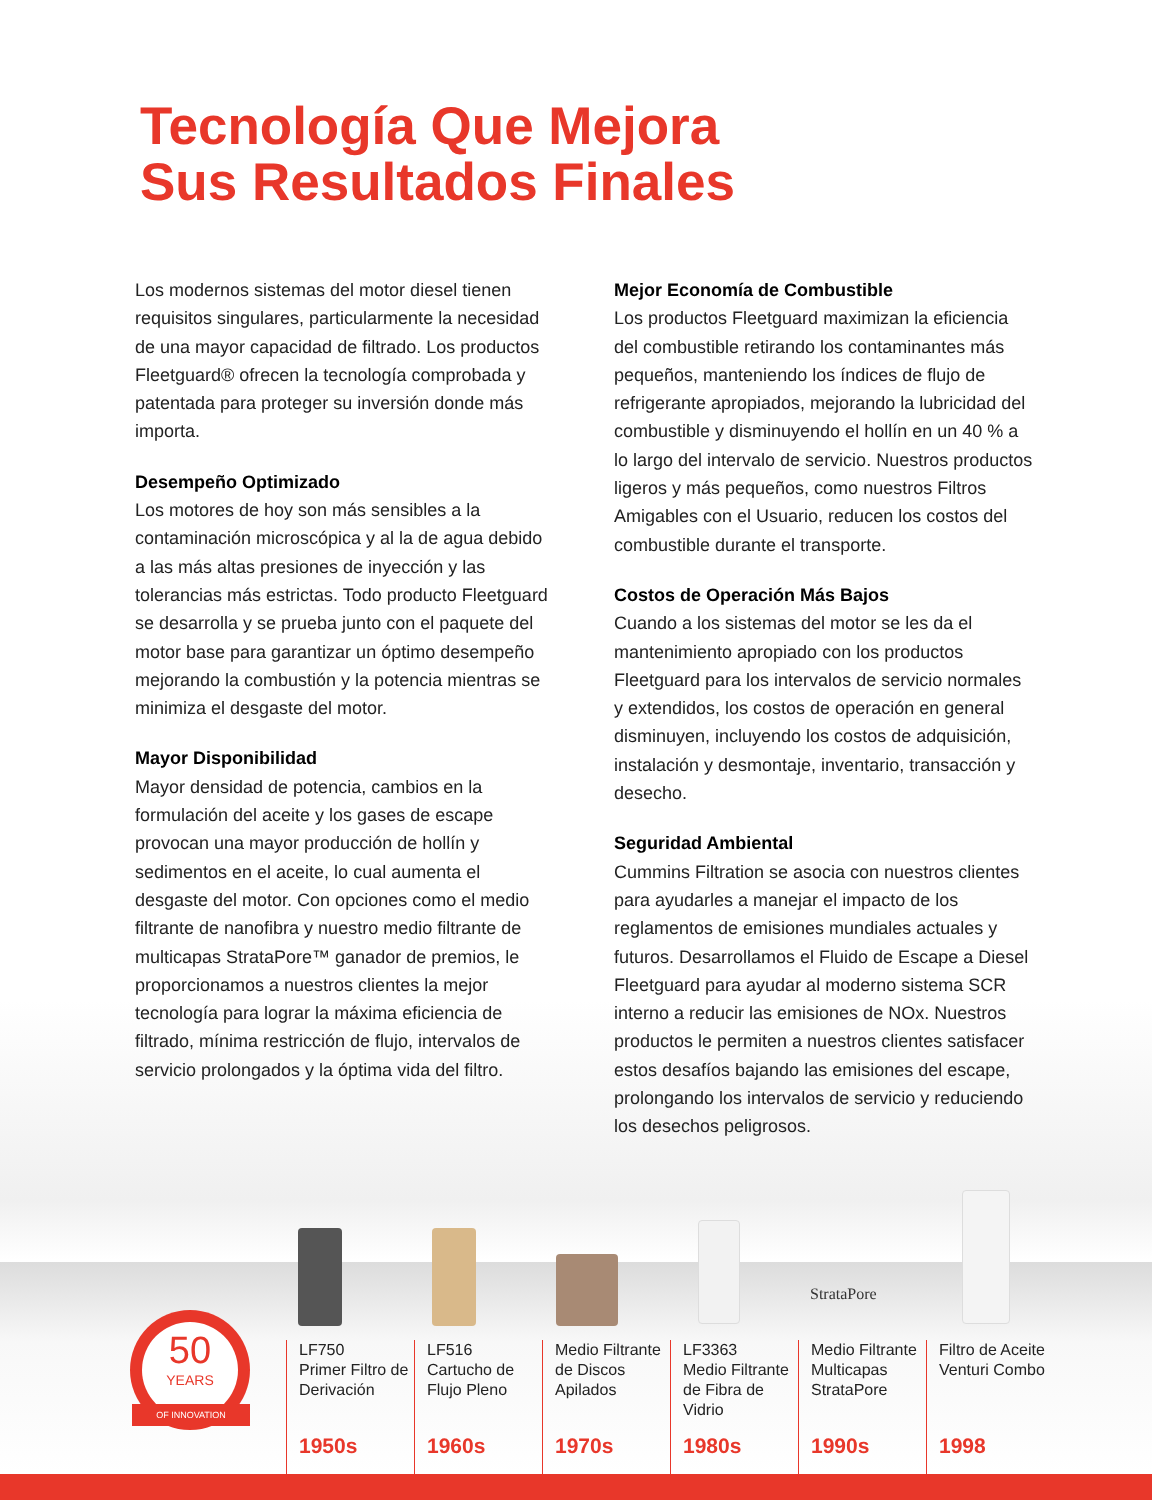Tecnología Que Mejora
Sus Resultados Finales
Los modernos sistemas del motor diesel tienen requisitos singulares, particularmente la necesidad de una mayor capacidad de filtrado. Los productos Fleetguard® ofrecen la tecnología comprobada y patentada para proteger su inversión donde más importa.
Desempeño Optimizado
Los motores de hoy son más sensibles a la contaminación microscópica y al la de agua debido a las más altas presiones de inyección y las tolerancias más estrictas. Todo producto Fleetguard se desarrolla y se prueba junto con el paquete del motor base para garantizar un óptimo desempeño mejorando la combustión y la potencia mientras se minimiza el desgaste del motor.
Mayor Disponibilidad
Mayor densidad de potencia, cambios en la formulación del aceite y los gases de escape provocan una mayor producción de hollín y sedimentos en el aceite, lo cual aumenta el desgaste del motor. Con opciones como el medio filtrante de nanofibra y nuestro medio filtrante de multicapas StrataPore™ ganador de premios, le proporcionamos a nuestros clientes la mejor tecnología para lograr la máxima eficiencia de filtrado, mínima restricción de flujo, intervalos de servicio prolongados y la óptima vida del filtro.
Mejor Economía de Combustible
Los productos Fleetguard maximizan la eficiencia del combustible retirando los contaminantes más pequeños, manteniendo los índices de flujo de refrigerante apropiados, mejorando la lubricidad del combustible y disminuyendo el hollín en un 40 % a lo largo del intervalo de servicio. Nuestros productos ligeros y más pequeños, como nuestros Filtros Amigables con el Usuario, reducen los costos del combustible durante el transporte.
Costos de Operación Más Bajos
Cuando a los sistemas del motor se les da el mantenimiento apropiado con los productos Fleetguard para los intervalos de servicio normales y extendidos, los costos de operación en general disminuyen, incluyendo los costos de adquisición, instalación y desmontaje, inventario, transacción y desecho.
Seguridad Ambiental
Cummins Filtration se asocia con nuestros clientes para ayudarles a manejar el impacto de los reglamentos de emisiones mundiales actuales y futuros. Desarrollamos el Fluido de Escape a Diesel Fleetguard para ayudar al moderno sistema SCR interno a reducir las emisiones de NOx. Nuestros productos le permiten a nuestros clientes satisfacer estos desafíos bajando las emisiones del escape, prolongando los intervalos de servicio y reduciendo los desechos peligrosos.
StrataPore
50
YEARS
OF INNOVATION
LF750
Primer Filtro de Derivación
1950s
LF516
Cartucho de Flujo Pleno
1960s
Medio Filtrante de Discos Apilados
1970s
LF3363
Medio Filtrante de Fibra de Vidrio
1980s
Medio Filtrante Multicapas StrataPore
1990s
Filtro de Aceite Venturi Combo
1998